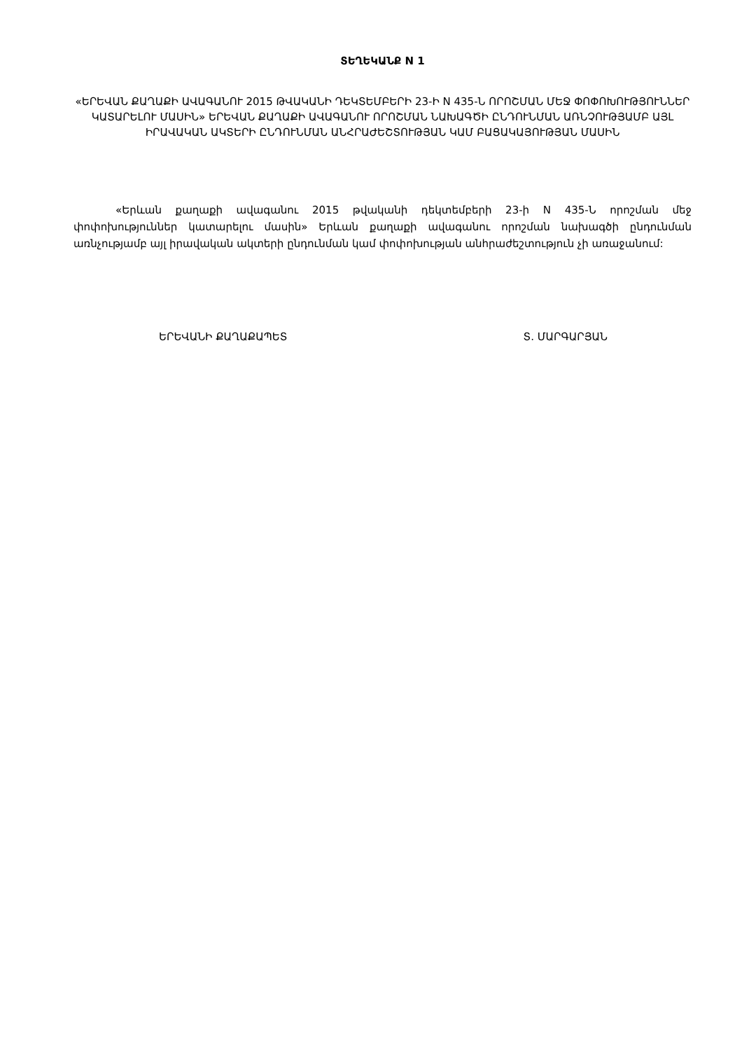ՏԵՂԵԿԱՆՔ N 1
«ԵՐԵՎԱՆ ՔԱՂԱՔԻ ԱՎԱԳԱՆՈՒ 2015 ԹՎԱԿԱՆԻ ԴԵԿՏԵՄԲԵՐԻ 23-Ի N 435-Ն ՈՐՈՇՄԱՆ ՄԵՋ ՓՈՓՈԽՈՒԹՅՈՒՆՆԵՐ ԿԱՏԱՐԵԼՈՒ ՄԱՍԻՆ» ԵՐԵՎԱՆ ՔԱՂԱՔԻ ԱՎԱԳԱՆՈՒ ՈՐՈՇՄԱՆ ՆԱԽԱԳԾԻ ԸՆԴՈՒՆՄԱՆ ԱՌՆՉՈՒԹՅԱՄԲ ԱՅԼ ԻՐԱՎԱԿԱՆ ԱԿՏԵՐԻ ԸՆԴՈՒՆՄԱՆ ԱՆՀՐԱԺԵՇՏՈՒԹՅԱՆ ԿԱՄ ԲԱՑԱԿԱՅՈՒԹՅԱՆ ՄԱՍԻՆ
«Երևան քաղաքի ավագանու 2015 թվականի դեկտեմբերի 23-ի N 435-Ն որոշման մեջ փոփոխություններ կատարելու մասին» Երևան քաղաքի ավագանու որոշման նախագծի ընդունման առնչությամբ այլ իրավական ակտերի ընդունման կամ փոփոխության անհրաժեշտություն չի առաջանում:
ԵՐԵՎԱՆԻ ՔԱՂԱՔԱՊԵՏ Տ. ՄԱՐԳԱՐՅԱՆ